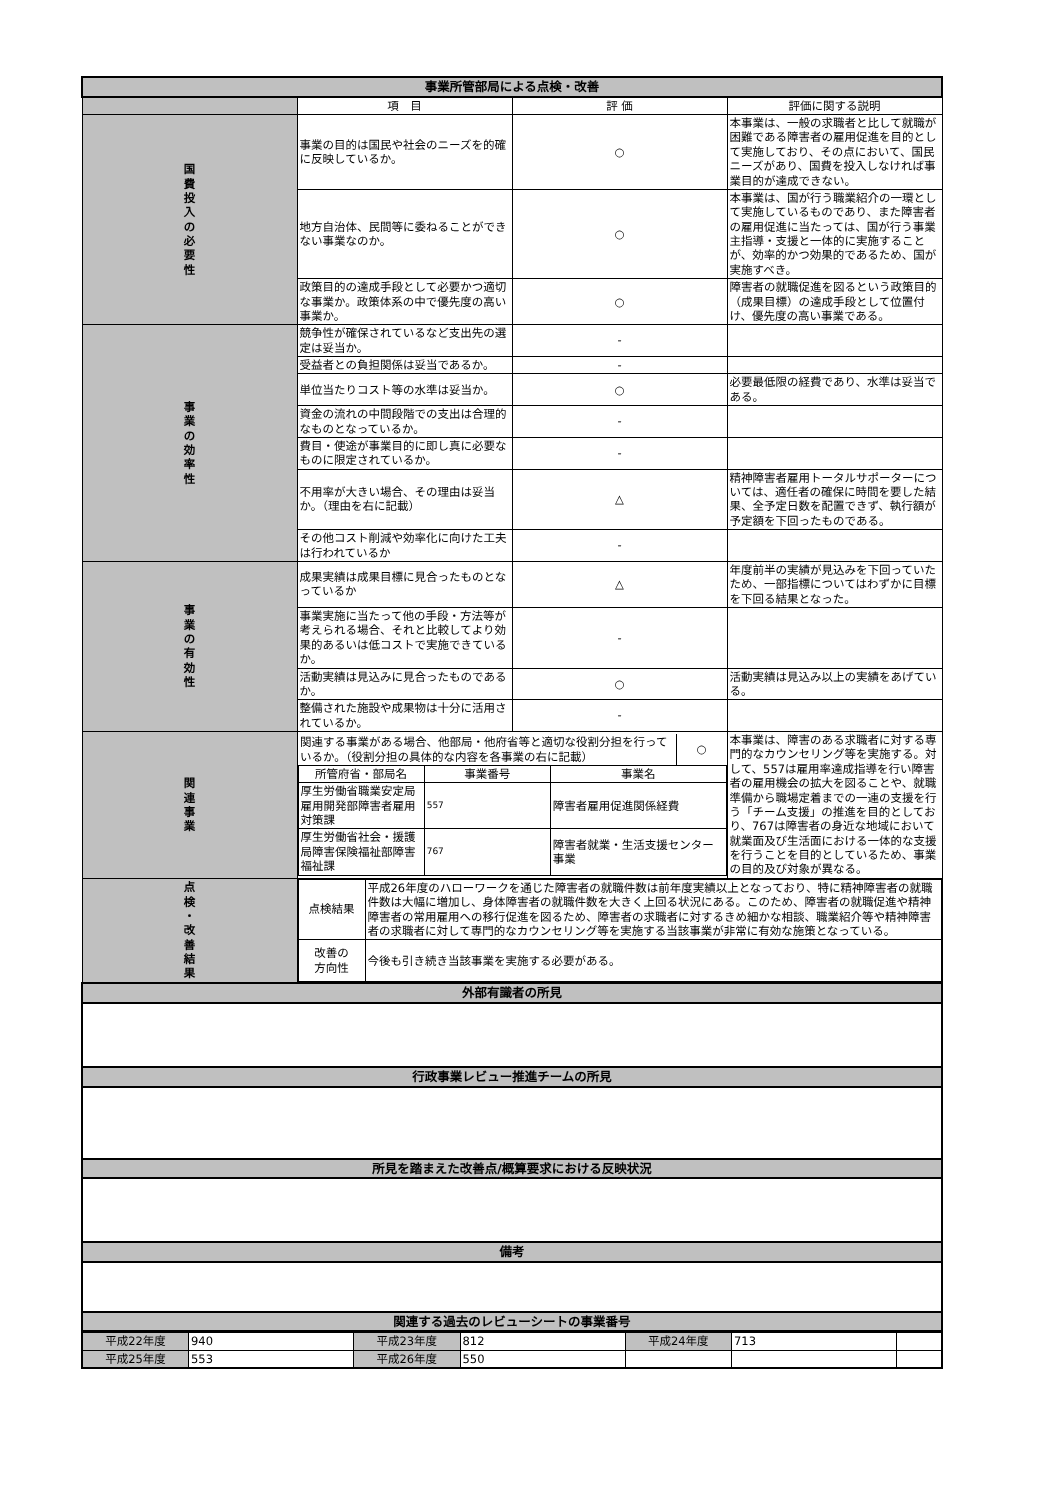| 事業所管部局による点検・改善 | | | |
| | 項 目 | 評 価 | 評価に関する説明 |
| 国 費 投 入 の 必 要 性 | 事業の目的は国民や社会のニーズを的確に反映しているか。 | ○ | 本事業は、一般の求職者と比して就職が困難である障害者の雇用促進を目的として実施しており、その点において、国民ニーズがあり、国費を投入しなければ事業目的が達成できない。 |
| | 地方自治体、民間等に委ねることができない事業なのか。 | ○ | 本事業は、国が行う職業紹介の一環として実施しているものであり、また障害者の雇用促進に当たっては、国が行う事業主指導・支援と一体的に実施することが、効率的かつ効果的であるため、国が実施すべき。 |
| | 政策目的の達成手段として必要かつ適切な事業か。政策体系の中で優先度の高い事業か。 | ○ | 障害者の就職促進を図るという政策目的（成果目標）の達成手段として位置付け、優先度の高い事業である。 |
| 事 業 の 効 率 性 | 競争性が確保されているなど支出先の選定は妥当か。 | - | |
| | 受益者との負担関係は妥当であるか。 | - | |
| | 単位当たりコスト等の水準は妥当か。 | ○ | 必要最低限の経費であり、水準は妥当である。 |
| | 資金の流れの中間段階での支出は合理的なものとなっているか。 | - | |
| | 費目・使途が事業目的に即し真に必要なものに限定されているか。 | - | |
| | 不用率が大きい場合、その理由は妥当か。（理由を右に記載） | △ | 精神障害者雇用トータルサポーターについては、適任者の確保に時間を要した結果、全予定日数を配置できず、執行額が予定額を下回ったものである。 |
| | その他コスト削減や効率化に向けた工夫は行われているか | - | |
| 事 業 の 有 効 性 | 成果実績は成果目標に見合ったものとなっているか | △ | 年度前半の実績が見込みを下回っていたため、一部指標についてはわずかに目標を下回る結果となった。 |
| | 事業実施に当たって他の手段・方法等が考えられる場合、それと比較してより効果的あるいは低コストで実施できているか。 | - | |
| | 活動実績は見込みに見合ったものであるか。 | ○ | 活動実績は見込み以上の実績をあげている。 |
| | 整備された施設や成果物は十分に活用されているか。 | - | |
| 関 連 事 業 | / 関連する事業がある場合、他部局・他府省等と適切な役割分担を行っているか。（役割分担の具体的な内容を各事業の右に記載） / / / ○ / / 所管府省・部局名 / 事業番号 / 事業名 / / / 厚生労働省職業安定局雇用開発部障害者雇用対策課 / 557 / 障害者雇用促進関係経費 / / / 厚生労働省社会・援護局障害保険福祉部障害福祉課 / 767 / 障害者就業・生活支援センター事業 / / | | 本事業は、障害のある求職者に対する専門的なカウンセリング等を実施する。対して、557は雇用率達成指導を行い障害者の雇用機会の拡大を図ることや、就職準備から職場定着までの一連の支援を行う「チーム支援」の推進を目的としており、767は障害者の身近な地域において就業面及び生活面における一体的な支援を行うことを目的としているため、事業の目的及び対象が異なる。 |
| 点 検 ・ 改 善 結 果 | / 点検結果 / 平成26年度のハローワークを通じた障害者の就職件数は前年度実績以上となっており、特に精神障害者の就職件数は大幅に増加し、身体障害者の就職件数を大きく上回る状況にある。このため、障害者の就職促進や精神障害者の常用雇用への移行促進を図るため、障害者の求職者に対するきめ細かな相談、職業紹介等や精神障害者の求職者に対して専門的なカウンセリング等を実施する当該事業が非常に有効な施策となっている。 / / 改善の 方向性 / 今後も引き続き当該事業を実施する必要がある。 / | | |
| 外部有識者の所見 | | | |
| 行政事業レビュー推進チームの所見 | | | |
| 所見を踏まえた改善点/概算要求における反映状況 | | | |
| 備考 | | | |
| 関連する過去のレビューシートの事業番号 | | | |
| 平成22年度 | 940 | 平成23年度 | 812 | 平成24年度 | 713 | |
| 平成25年度 | 553 | 平成26年度 | 550 | | | |